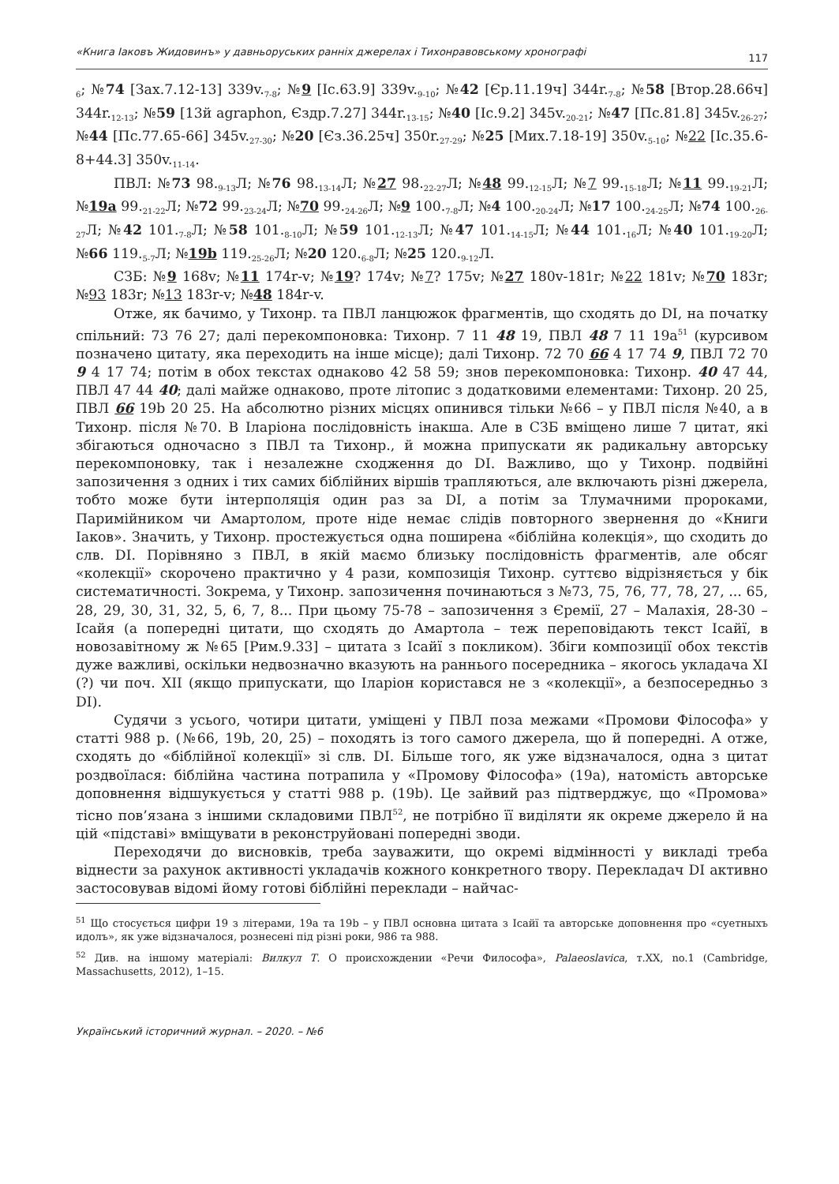«Книга Іаковъ Жидовинъ» у давньоруських ранніх джерелах і Тихонравовському хронографі 117
<sub>6</sub>; №74 [Зах.7.12-13] 339v.<sub>7-8</sub>; №9 [Іс.63.9] 339v.<sub>9-10</sub>; №42 [Єр.11.19ч] 344r.<sub>7-8</sub>; №58 [Втор.28.66ч] 344r.<sub>12-13</sub>; №59 [13й agraphon, Єздр.7.27] 344r.<sub>13-15</sub>; №40 [Іс.9.2] 345v.<sub>20-21</sub>; №47 [Пс.81.8] 345v.<sub>26-27</sub>; №44 [Пс.77.65-66] 345v.<sub>27-30</sub>; №20 [Єз.36.25ч] 350r.<sub>27-29</sub>; №25 [Мих.7.18-19] 350v.<sub>5-10</sub>; №22 [Іс.35.6-8+44.3] 350v.<sub>11-14</sub>.
ПВЛ: №73 98.<sub>9-13</sub>Л; №76 98.<sub>13-14</sub>Л; №27 98.<sub>22-27</sub>Л; №48 99.<sub>12-15</sub>Л; №7 99.<sub>15-18</sub>Л; №11 99.<sub>19-21</sub>Л; №19a 99.<sub>21-22</sub>Л; №72 99.<sub>23-24</sub>Л; №70 99.<sub>24-26</sub>Л; №9 100.<sub>7-8</sub>Л; №4 100.<sub>20-24</sub>Л; №17 100.<sub>24-25</sub>Л; №74 100.<sub>26-27</sub>Л; №42 101.<sub>7-8</sub>Л; №58 101.<sub>8-10</sub>Л; №59 101.<sub>12-13</sub>Л; №47 101.<sub>14-15</sub>Л; №44 101.<sub>16</sub>Л; №40 101.<sub>19-20</sub>Л; №66 119.<sub>5-7</sub>Л; №19b 119.<sub>25-26</sub>Л; №20 120.<sub>6-8</sub>Л; №25 120.<sub>9-12</sub>Л.
СЗБ: №9 168v; №11 174r-v; №19? 174v; №7? 175v; №27 180v-181r; №22 181v; №70 183r; №93 183r; №13 183r-v; №48 184r-v.
Отже, як бачимо, у Тихонр. та ПВЛ ланцюжок фрагментів, що сходять до DI, на початку спільний: 73 76 27; далі перекомпоновка: Тихонр. 7 11 48 19, ПВЛ 48 7 11 19a<sup>51</sup> (курсивом позначено цитату, яка переходить на інше місце); далі Тихонр. 72 70 66 4 17 74 9, ПВЛ 72 70 9 4 17 74; потім в обох текстах однаково 42 58 59; знов перекомпоновка: Тихонр. 40 47 44, ПВЛ 47 44 40; далі майже однаково, проте літопис з додатковими елементами: Тихонр. 20 25, ПВЛ 66 19b 20 25. На абсолютно різних місцях опинився тільки №66 – у ПВЛ після №40, а в Тихонр. після №70. В Іларіона послідовність інакша. Але в СЗБ вміщено лише 7 цитат, які збігаються одночасно з ПВЛ та Тихонр., й можна припускати як радикальну авторську перекомпоновку, так і незалежне сходження до DI. Важливо, що у Тихонр. подвійні запозичення з одних і тих самих біблійних віршів трапляються, але включають різні джерела, тобто може бути інтерполяція один раз за DI, а потім за Тлумачними пророками, Паримійником чи Амартолом, проте ніде немає слідів повторного звернення до «Книги Іаков». Значить, у Тихонр. простежується одна поширена «біблійна колекція», що сходить до слв. DI. Порівняно з ПВЛ, в якій маємо близьку послідовність фрагментів, але обсяг «колекції» скорочено практично у 4 рази, композиція Тихонр. суттєво відрізняється у бік систематичності. Зокрема, у Тихонр. запозичення починаються з №73, 75, 76, 77, 78, 27, ... 65, 28, 29, 30, 31, 32, 5, 6, 7, 8... При цьому 75-78 – запозичення з Єремії, 27 – Малахія, 28-30 – Ісайя (а попередні цитати, що сходять до Амартола – теж переповідають текст Ісайї, в новозавітному ж №65 [Рим.9.33] – цитата з Ісайї з покликом). Збіги композиції обох текстів дуже важливі, оскільки недвозначно вказують на раннього посередника – якогось укладача XI (?) чи поч. XII (якщо припускати, що Іларіон користався не з «колекції», а безпосередньо з DI).
Судячи з усього, чотири цитати, уміщені у ПВЛ поза межами «Промови Філософа» у статті 988 р. (№66, 19b, 20, 25) – походять із того самого джерела, що й попередні. А отже, сходять до «біблійної колекції» зі слв. DI. Більше того, як уже відзначалося, одна з цитат роздвоїлася: біблійна частина потрапила у «Промову Філософа» (19a), натомість авторське доповнення відшукується у статті 988 р. (19b). Це зайвий раз підтверджує, що «Промова» тісно пов’язана з іншими складовими ПВЛ<sup>52</sup>, не потрібно її виділяти як окреме джерело й на цій «підставі» вміщувати в реконструйовані попередні зводи.
Переходячи до висновків, треба зауважити, що окремі відмінності у викладі треба віднести за рахунок активності укладачів кожного конкретного твору. Перекладач DI активно застосовував відомі йому готові біблійні переклади – найчас-
<sup>51</sup> Що стосується цифри 19 з літерами, 19a та 19b – у ПВЛ основна цитата з Ісайї та авторське доповнення про «суетныхъ идолъ», як уже відзначалося, рознесені під різні роки, 986 та 988.
<sup>52</sup> Див. на іншому матеріалі: Вилкул Т. О происхождении «Речи Философа», Palaeoslavica, т.XX, no.1 (Cambridge, Massachusetts, 2012), 1–15.
Український історичний журнал. – 2020. – №6